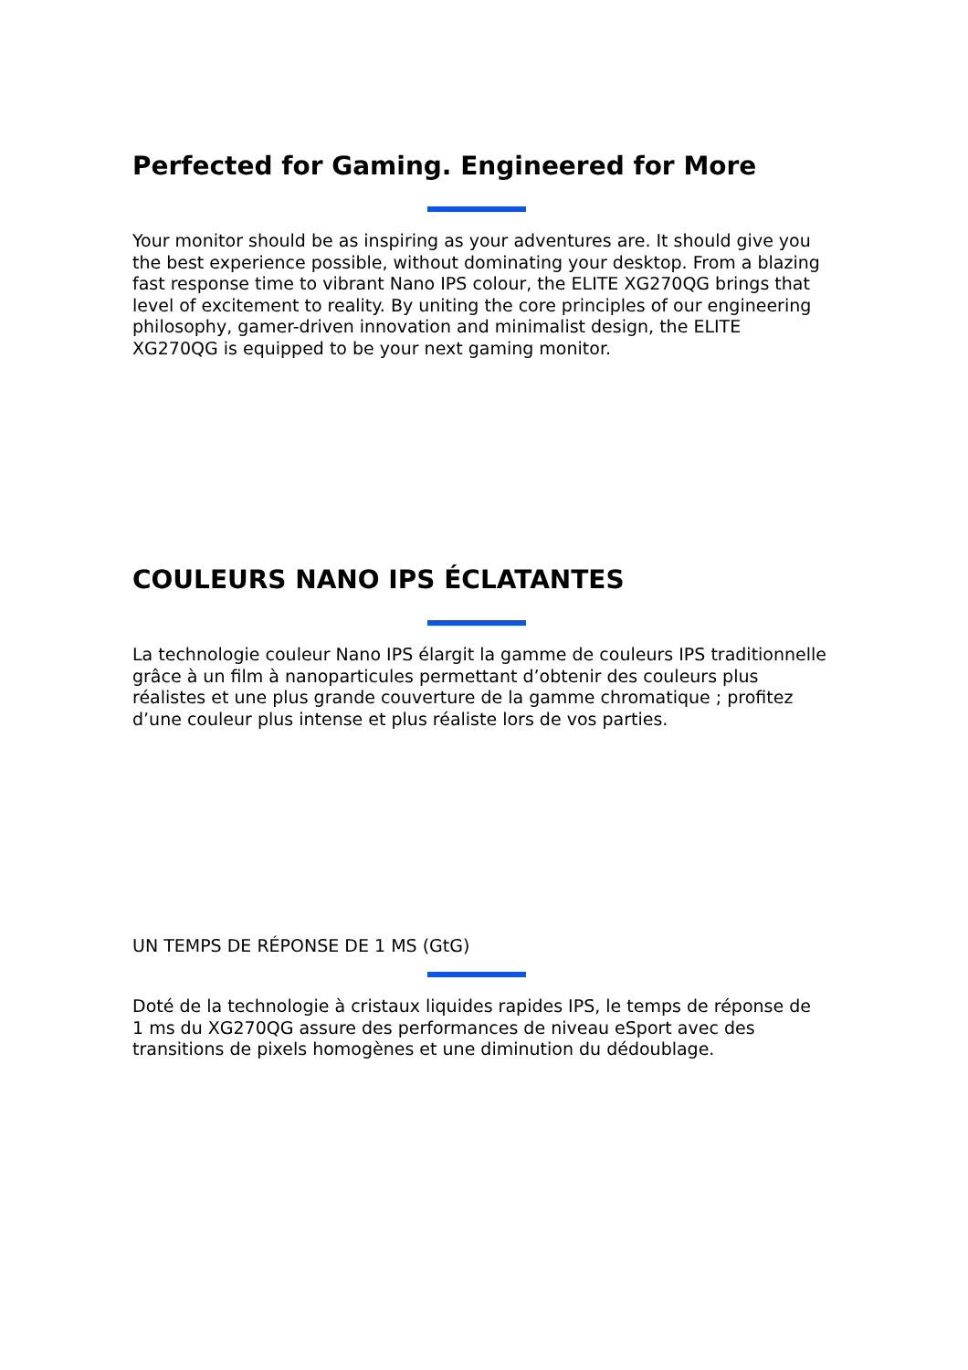Perfected for Gaming. Engineered for More
Your monitor should be as inspiring as your adventures are. It should give you the best experience possible, without dominating your desktop. From a blazing fast response time to vibrant Nano IPS colour, the ELITE XG270QG brings that level of excitement to reality. By uniting the core principles of our engineering philosophy, gamer-driven innovation and minimalist design, the ELITE XG270QG is equipped to be your next gaming monitor.
COULEURS NANO IPS ÉCLATANTES
La technologie couleur Nano IPS élargit la gamme de couleurs IPS traditionnelle grâce à un film à nanoparticules permettant d’obtenir des couleurs plus réalistes et une plus grande couverture de la gamme chromatique ; profitez d’une couleur plus intense et plus réaliste lors de vos parties.
UN TEMPS DE RÉPONSE DE 1 MS (GtG)
Doté de la technologie à cristaux liquides rapides IPS, le temps de réponse de 1 ms du XG270QG assure des performances de niveau eSport avec des transitions de pixels homogènes et une diminution du dédoublage.